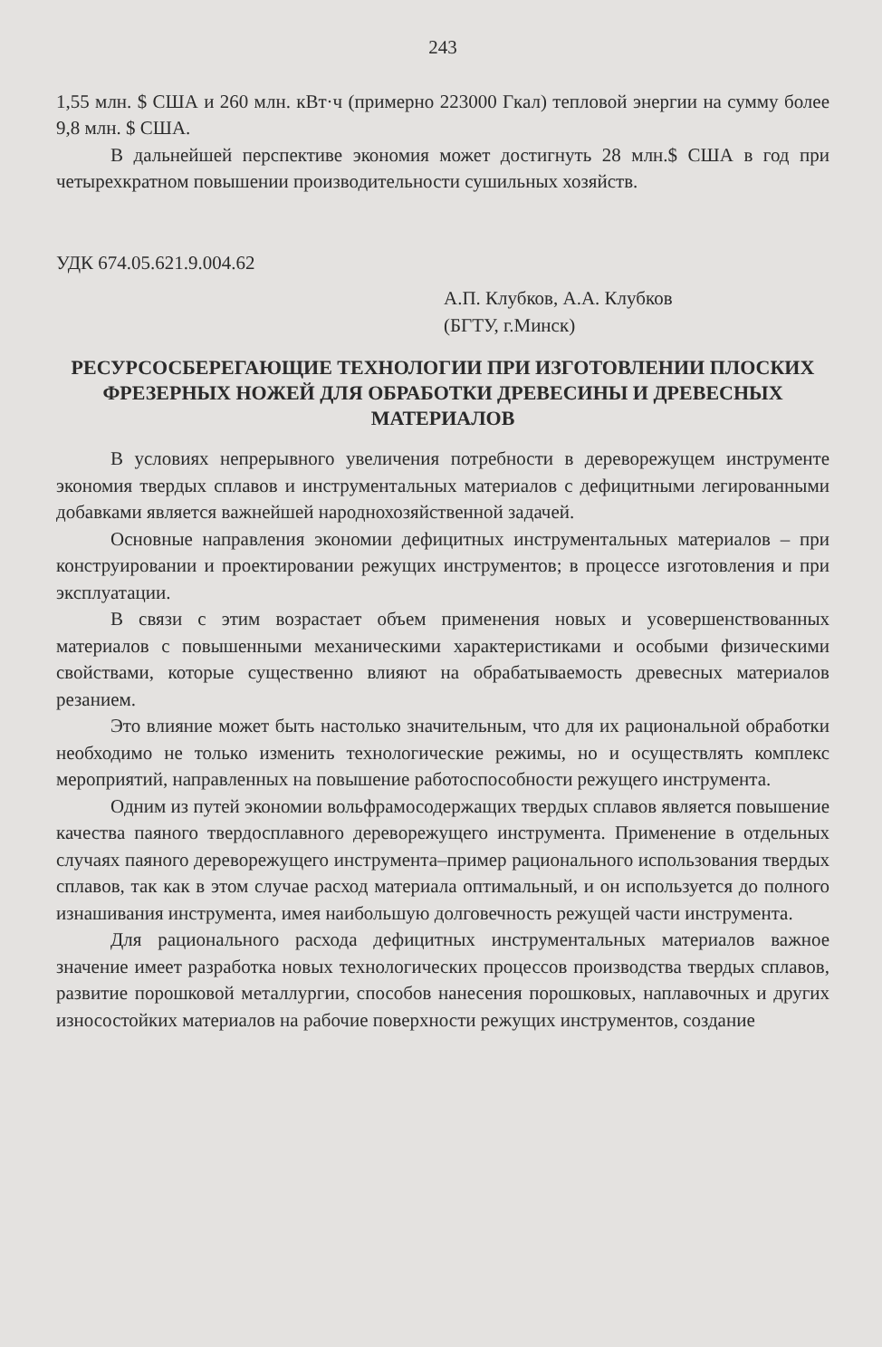243
1,55 млн. $ США и 260 млн. кВт·ч (примерно 223000 Гкал) тепловой энергии на сумму более 9,8 млн. $ США.
В дальнейшей перспективе экономия может достигнуть 28 млн.$ США в год при четырехкратном повышении производительности сушильных хозяйств.
УДК 674.05.621.9.004.62
А.П. Клубков, А.А. Клубков
(БГТУ, г.Минск)
РЕСУРСОСБЕРЕГАЮЩИЕ ТЕХНОЛОГИИ ПРИ ИЗГОТОВЛЕНИИ ПЛОСКИХ ФРЕЗЕРНЫХ НОЖЕЙ ДЛЯ ОБРАБОТКИ ДРЕВЕСИНЫ И ДРЕВЕСНЫХ МАТЕРИАЛОВ
В условиях непрерывного увеличения потребности в дереворежущем инструменте экономия твердых сплавов и инструментальных материалов с дефицитными легированными добавками является важнейшей народнохозяйственной задачей.
Основные направления экономии дефицитных инструментальных материалов – при конструировании и проектировании режущих инструментов; в процессе изготовления и при эксплуатации.
В связи с этим возрастает объем применения новых и усовершенствованных материалов с повышенными механическими характеристиками и особыми физическими свойствами, которые существенно влияют на обрабатываемость древесных материалов резанием.
Это влияние может быть настолько значительным, что для их рациональной обработки необходимо не только изменить технологические режимы, но и осуществлять комплекс мероприятий, направленных на повышение работоспособности режущего инструмента.
Одним из путей экономии вольфрамосодержащих твердых сплавов является повышение качества паяного твердосплавного дереворежущего инструмента. Применение в отдельных случаях паяного дереворежущего инструмента–пример рационального использования твердых сплавов, так как в этом случае расход материала оптимальный, и он используется до полного изнашивания инструмента, имея наибольшую долговечность режущей части инструмента.
Для рационального расхода дефицитных инструментальных материалов важное значение имеет разработка новых технологических процессов производства твердых сплавов, развитие порошковой металлургии, способов нанесения порошковых, наплавочных и других износостойких материалов на рабочие поверхности режущих инструментов, создание